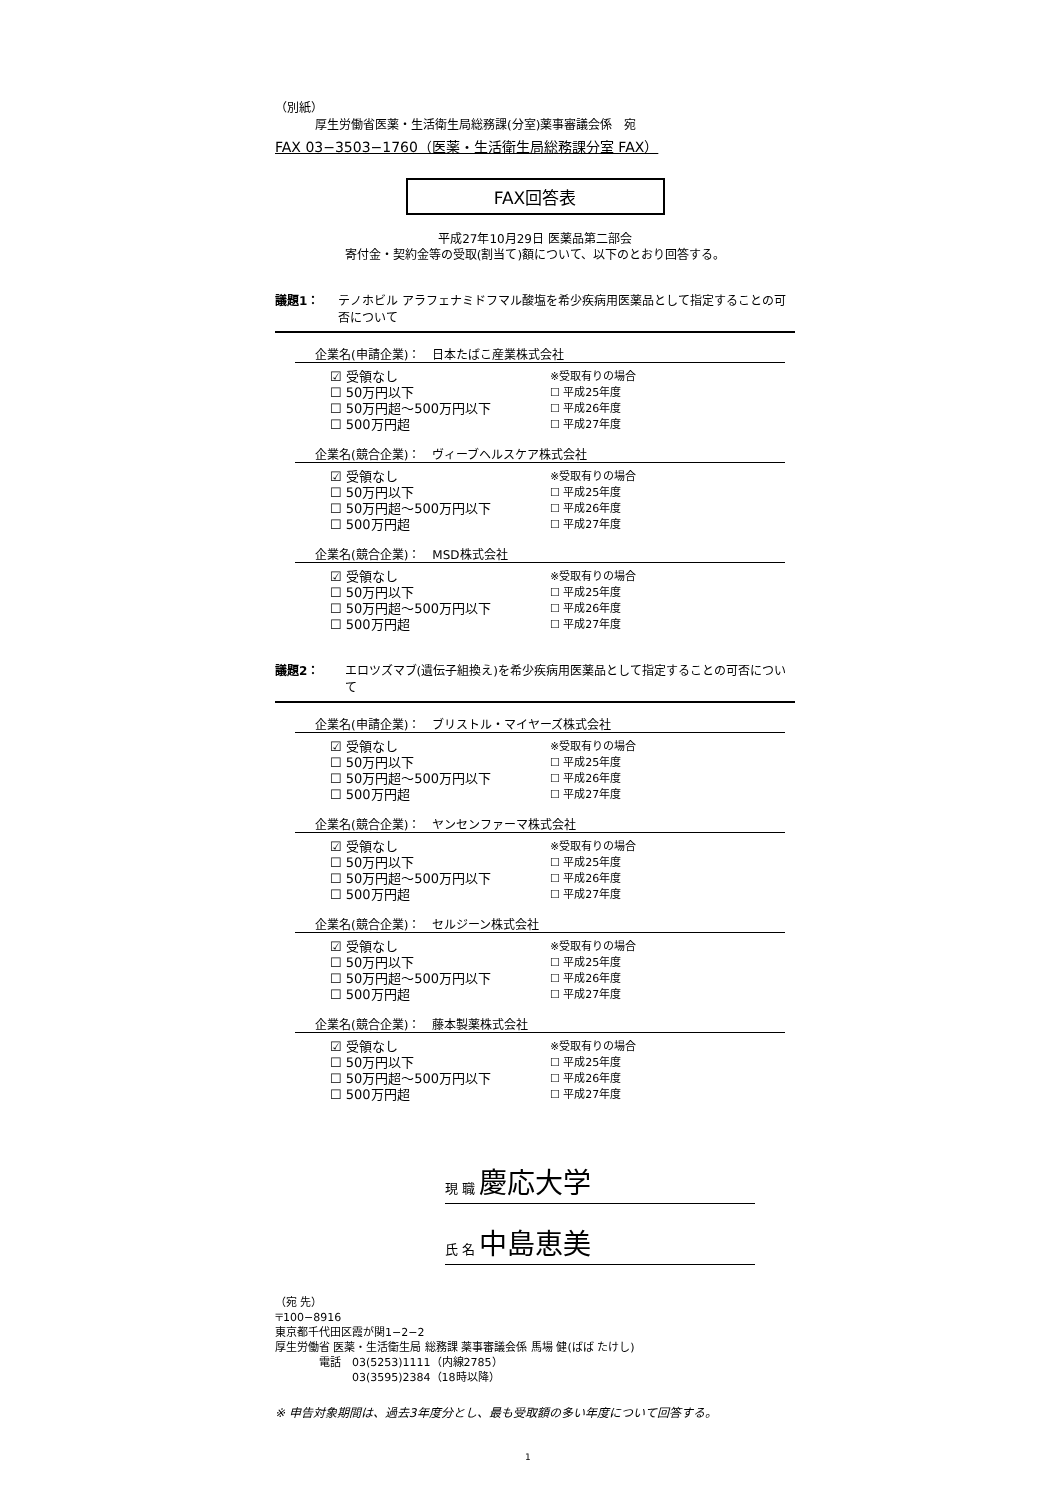（別紙）
厚生労働省医薬・生活衛生局総務課(分室)薬事審議会係　宛
FAX 03−3503−1760（医薬・生活衛生局総務課分室 FAX）
FAX回答表
平成27年10月29日 医薬品第二部会
寄付金・契約金等の受取(割当て)額について、以下のとおり回答する。
議題1： テノホビル アラフェナミドフマル酸塩を希少疾病用医薬品として指定することの可否について
企業名(申請企業)：　日本たばこ産業株式会社
☑ 受領なし
☐ 50万円以下
☐ 50万円超〜500万円以下
☐ 500万円超
※受取有りの場合
☐ 平成25年度
☐ 平成26年度
☐ 平成27年度
企業名(競合企業)：　ヴィーブヘルスケア株式会社
☑ 受領なし
☐ 50万円以下
☐ 50万円超〜500万円以下
☐ 500万円超
※受取有りの場合
☐ 平成25年度
☐ 平成26年度
☐ 平成27年度
企業名(競合企業)：　MSD株式会社
☑ 受領なし
☐ 50万円以下
☐ 50万円超〜500万円以下
☐ 500万円超
※受取有りの場合
☐ 平成25年度
☐ 平成26年度
☐ 平成27年度
議題2： エロツズマブ(遺伝子組換え)を希少疾病用医薬品として指定することの可否について
企業名(申請企業)：　ブリストル・マイヤーズ株式会社
☑ 受領なし
☐ 50万円以下
☐ 50万円超〜500万円以下
☐ 500万円超
※受取有りの場合
☐ 平成25年度
☐ 平成26年度
☐ 平成27年度
企業名(競合企業)：　ヤンセンファーマ株式会社
☑ 受領なし
☐ 50万円以下
☐ 50万円超〜500万円以下
☐ 500万円超
※受取有りの場合
☐ 平成25年度
☐ 平成26年度
☐ 平成27年度
企業名(競合企業)：　セルジーン株式会社
☑ 受領なし
☐ 50万円以下
☐ 50万円超〜500万円以下
☐ 500万円超
※受取有りの場合
☐ 平成25年度
☐ 平成26年度
☐ 平成27年度
企業名(競合企業)：　藤本製薬株式会社
☑ 受領なし
☐ 50万円以下
☐ 50万円超〜500万円以下
☐ 500万円超
※受取有りの場合
☐ 平成25年度
☐ 平成26年度
☐ 平成27年度
現 職 慶応大学
氏 名 中島恵美
（宛 先）
〒100−8916
東京都千代田区霞が関1−2−2
厚生労働省 医薬・生活衛生局 総務課 薬事審議会係 馬場 健(ばば たけし)
　　　　電話　03(5253)1111（内線2785）
　　　　　　　03(3595)2384（18時以降）
※ 申告対象期間は、過去3年度分とし、最も受取額の多い年度について回答する。
1